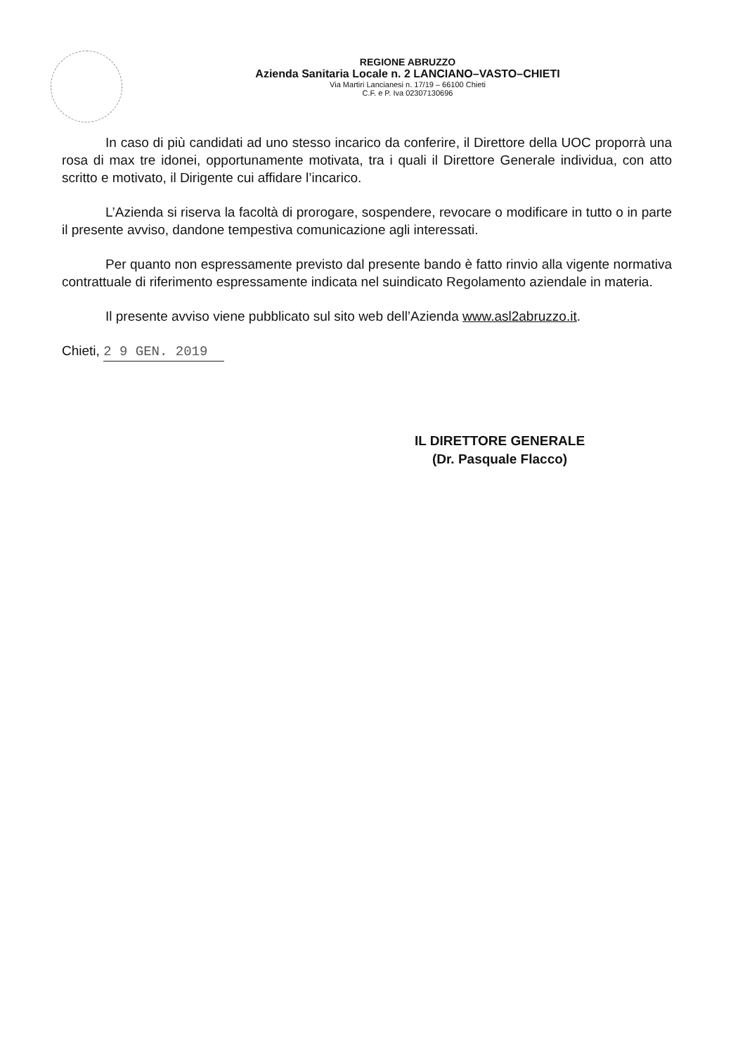REGIONE ABRUZZO
Azienda Sanitaria Locale n. 2 LANCIANO–VASTO–CHIETI
Via Martiri Lancianesi n. 17/19 – 66100 Chieti
C.F. e P. Iva 02307130696
In caso di più candidati ad uno stesso incarico da conferire, il Direttore della UOC proporrà una rosa di max tre idonei, opportunamente motivata, tra i quali il Direttore Generale individua, con atto scritto e motivato, il Dirigente cui affidare l’incarico.
L’Azienda si riserva la facoltà di prorogare, sospendere, revocare o modificare in tutto o in parte il presente avviso, dandone tempestiva comunicazione agli interessati.
Per quanto non espressamente previsto dal presente bando è fatto rinvio alla vigente normativa contrattuale di riferimento espressamente indicata nel suindicato Regolamento aziendale in materia.
Il presente avviso viene pubblicato sul sito web dell’Azienda www.asl2abruzzo.it.
Chieti, 2 9 GEN. 2019
IL DIRETTORE GENERALE
(Dr. Pasquale Flacco)